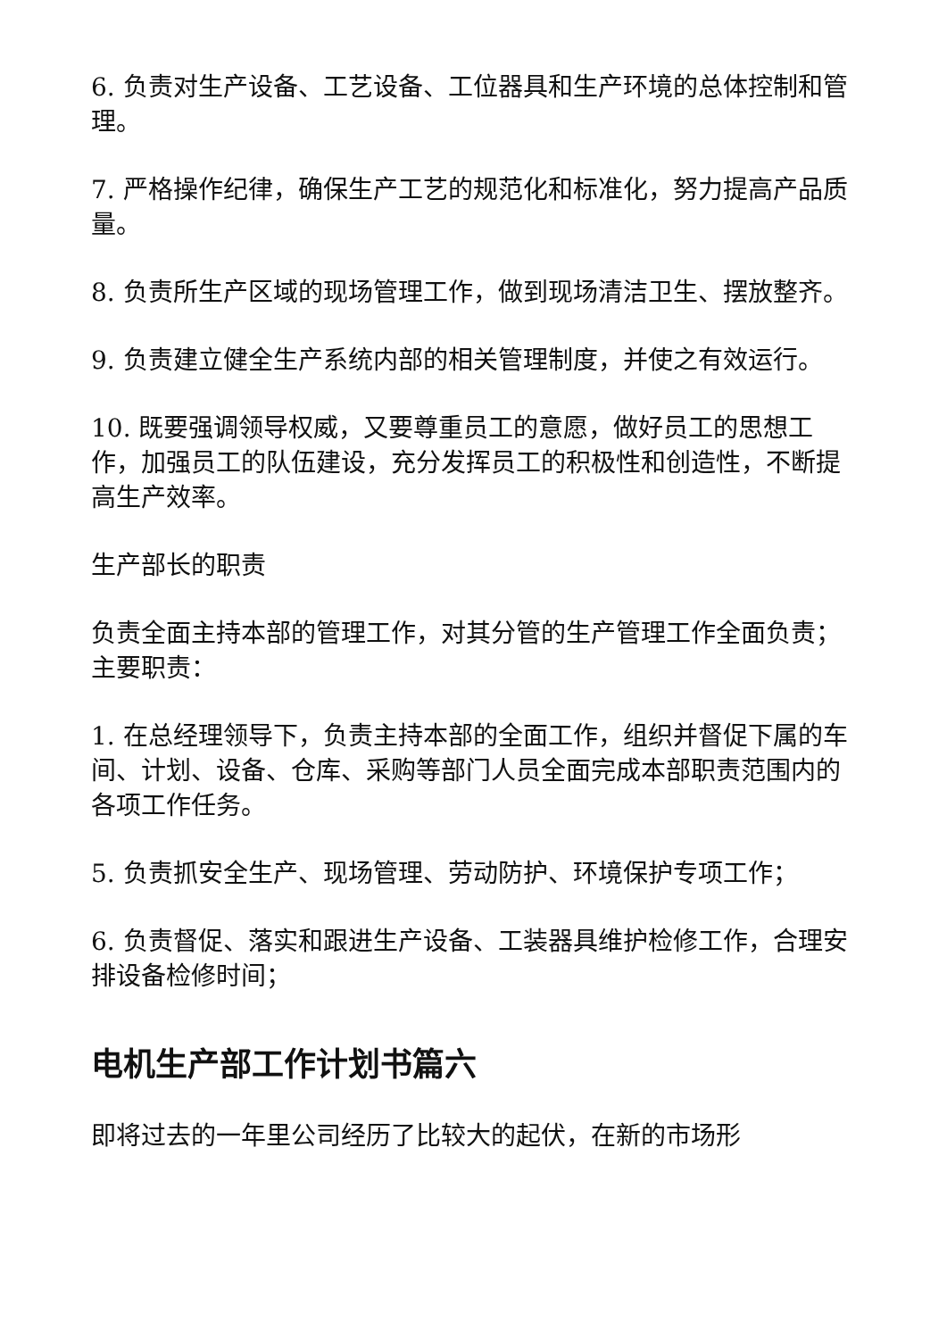6. 负责对生产设备、工艺设备、工位器具和生产环境的总体控制和管理。
7. 严格操作纪律，确保生产工艺的规范化和标准化，努力提高产品质量。
8. 负责所生产区域的现场管理工作，做到现场清洁卫生、摆放整齐。
9. 负责建立健全生产系统内部的相关管理制度，并使之有效运行。
10. 既要强调领导权威，又要尊重员工的意愿，做好员工的思想工作，加强员工的队伍建设，充分发挥员工的积极性和创造性，不断提高生产效率。
生产部长的职责
负责全面主持本部的管理工作，对其分管的生产管理工作全面负责；主要职责：
1. 在总经理领导下，负责主持本部的全面工作，组织并督促下属的车间、计划、设备、仓库、采购等部门人员全面完成本部职责范围内的各项工作任务。
5. 负责抓安全生产、现场管理、劳动防护、环境保护专项工作；
6. 负责督促、落实和跟进生产设备、工装器具维护检修工作，合理安排设备检修时间；
电机生产部工作计划书篇六
即将过去的一年里公司经历了比较大的起伏，在新的市场形